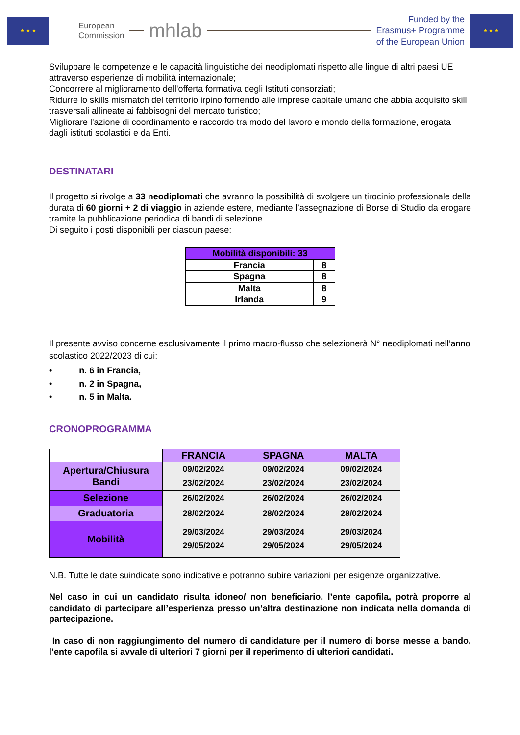★ ★ ★
European
Commission
mhlab
Funded by the
Erasmus+ Programme
of the European Union
★ ★ ★
Sviluppare le competenze e le capacità linguistiche dei neodiplomati rispetto alle lingue di altri paesi UE attraverso esperienze di mobilità internazionale;
Concorrere al miglioramento dell'offerta formativa degli Istituti consorziati;
Ridurre lo skills mismatch del territorio irpino fornendo alle imprese capitale umano che abbia acquisito skill trasversali allineate ai fabbisogni del mercato turistico;
Migliorare l'azione di coordinamento e raccordo tra modo del lavoro e mondo della formazione, erogata dagli istituti scolastici e da Enti.
DESTINATARI
Il progetto si rivolge a 33 neodiplomati che avranno la possibilità di svolgere un tirocinio professionale della durata di 60 giorni + 2 di viaggio in aziende estere, mediante l’assegnazione di Borse di Studio da erogare tramite la pubblicazione periodica di bandi di selezione.
Di seguito i posti disponibili per ciascun paese:
| Mobilità disponibili: 33 | |
| --- | --- |
| Francia | 8 |
| Spagna | 8 |
| Malta | 8 |
| Irlanda | 9 |
Il presente avviso concerne esclusivamente il primo macro-flusso che selezionerà N° neodiplomati nell’anno scolastico 2022/2023 di cui:
• n. 6 in Francia,
• n. 2 in Spagna,
• n. 5 in Malta.
CRONOPROGRAMMA
| | FRANCIA | SPAGNA | MALTA |
| Apertura/Chiusura Bandi | 09/02/2024 23/02/2024 | 09/02/2024 23/02/2024 | 09/02/2024 23/02/2024 |
| Selezione | 26/02/2024 | 26/02/2024 | 26/02/2024 |
| Graduatoria | 28/02/2024 | 28/02/2024 | 28/02/2024 |
| Mobilità | 29/03/2024 29/05/2024 | 29/03/2024 29/05/2024 | 29/03/2024 29/05/2024 |
N.B. Tutte le date suindicate sono indicative e potranno subire variazioni per esigenze organizzative.
Nel caso in cui un candidato risulta idoneo/ non beneficiario, l’ente capofila, potrà proporre al candidato di partecipare all’esperienza presso un’altra destinazione non indicata nella domanda di partecipazione.
In caso di non raggiungimento del numero di candidature per il numero di borse messe a bando, l’ente capofila si avvale di ulteriori 7 giorni per il reperimento di ulteriori candidati.